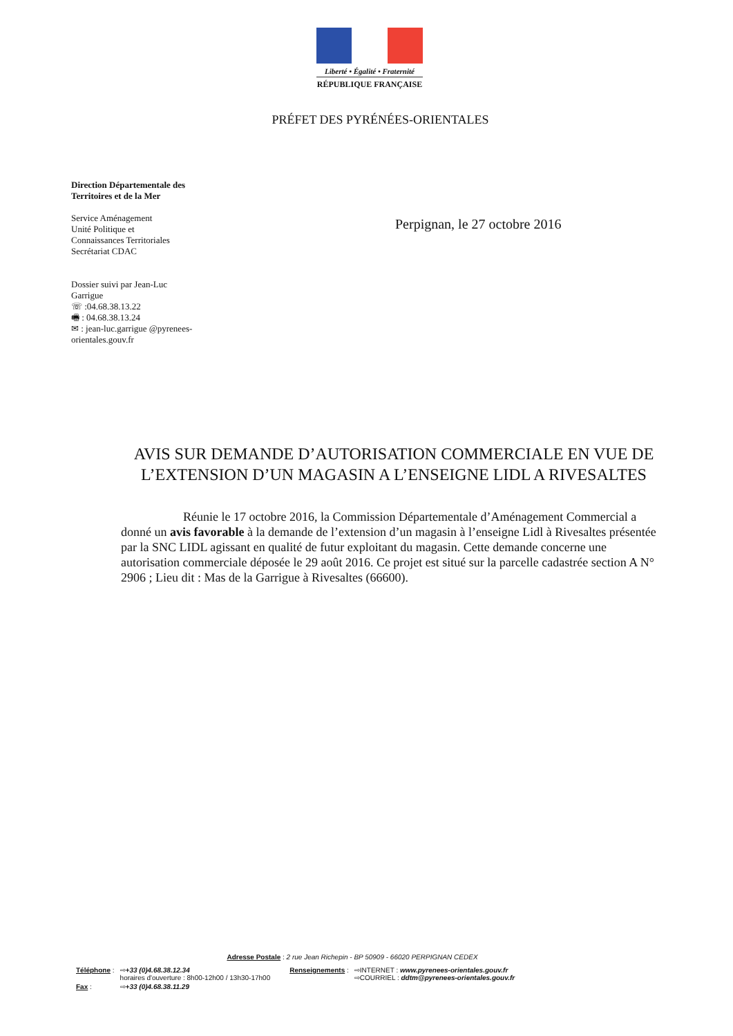Liberté • Égalité • Fraternité
RÉPUBLIQUE FRANÇAISE
PRÉFET DES PYRÉNÉES-ORIENTALES
Direction Départementale des Territoires et de la Mer
Service Aménagement
Unité Politique et
Connaissances Territoriales
Secrétariat CDAC
Dossier suivi par Jean-Luc Garrigue
☏ :04.68.38.13.22
🖷 : 04.68.38.13.24
✉ : jean-luc.garrigue @pyrenees-orientales.gouv.fr
Perpignan, le 27 octobre 2016
AVIS SUR DEMANDE D’AUTORISATION COMMERCIALE EN VUE DE L’EXTENSION D’UN MAGASIN A L’ENSEIGNE LIDL A RIVESALTES
Réunie le 17 octobre 2016, la Commission Départementale d’Aménagement Commercial a donné un avis favorable à la demande de l’extension d’un magasin à l’enseigne Lidl à Rivesaltes présentée par la SNC LIDL agissant en qualité de futur exploitant du magasin. Cette demande concerne une autorisation commerciale déposée le 29 août 2016. Ce projet est situé sur la parcelle cadastrée section A N° 2906 ; Lieu dit : Mas de la Garrigue à Rivesaltes (66600).
Adresse Postale : 2 rue Jean Richepin - BP 50909 - 66020 PERPIGNAN CEDEX
| Téléphone : | ⇨ +33 (0)4.68.38.12.34 horaires d'ouverture : 8h00-12h00 / 13h30-17h00 | Renseignements : | ⇨INTERNET : www.pyrenees-orientales.gouv.fr ⇨COURRIEL : ddtm@pyrenees-orientales.gouv.fr |
| Fax : | ⇨ +33 (0)4.68.38.11.29 | | |